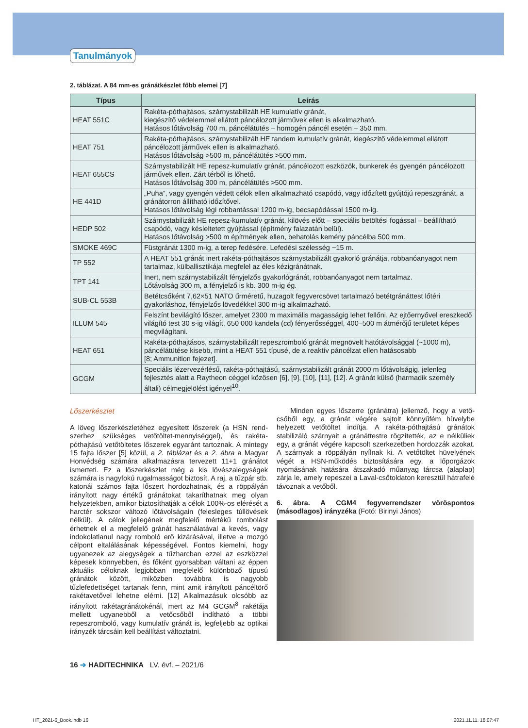Tanulmányok
2. táblázat. A 84 mm-es gránátkészlet főbb elemei [7]
| Típus | Leírás |
| --- | --- |
| HEAT 551C | Rakéta-póthajtásos, szárnystabilizált HE kumulatív gránát, kiegészítő védelemmel ellátott páncélozott járművek ellen is alkalmazható. Hatásos lőtávolság 700 m, páncélátütés – homogén páncél esetén – 350 mm. |
| HEAT 751 | Rakéta-póthajtásos, szárnystabilizált HE tandem kumulatív gránát, kiegészítő védelemmel ellátott páncélozott járművek ellen is alkalmazható. Hatásos lőtávolság >500 m, páncélátütés >500 mm. |
| HEAT 655CS | Szárnystabilizált HE repesz-kumulatív gránát, páncélozott eszközök, bunkerek és gyengén pán­célozott járművek ellen. Zárt térből is lőhető. Hatásos lőtávolság 300 m, páncélátütés >500 mm. |
| HE 441D | „Puha”, vagy gyengén védett célok ellen alkalmazható csapódó, vagy időzített gyújtójú repeszgránát, a gránátorron állítható időzítővel. Hatásos lőtávolság légi robbantással 1200 m-ig, becsapódással 1500 m-ig. |
| HEDP 502 | Szárnystabilizált HE repesz-kumulatív gránát, kilövés előtt – speciális betöltési fogással – beállít­ható csapódó, vagy késleltetett gyújtással (építmény falazatán belül). Hatásos lőtávolság >500 m építmények ellen, behatolás kemény páncélba 500 mm. |
| SMOKE 469C | Füstgránát 1300 m-ig, a terep fedésére. Lefedési szélesség ~15 m. |
| TP 552 | A HEAT 551 gránát inert rakéta-póthajtásos szárnystabilizált gyakorló gránátja, robbanóanyagot nem tartalmaz, külballisztikája megfelel az éles kézigránátnak. |
| TPT 141 | Inert, nem szárnystabilizált fényjelzős gyakorlógránát, robbanóanyagot nem tartalmaz. Lőtávolság 300 m, a fényjelző is kb. 300 m-ig ég. |
| SUB-CL 553B | Betétcsőként 7,62×51 NATO űrméretű, huzagolt fegyvercsövet tartalmazó betétgránáttest lőtéri gyakorláshoz, fényjelzős lövedékkel 300 m-ig alkalmazható. |
| ILLUM 545 | Felszínt bevilágító lőszer, amelyet 2300 m maximális magasságig lehet fellőni. Az ejtőernyővel ereszkedő világító test 30 s-ig világít, 650 000 kandela (cd) fényerősséggel, 400–500 m átmérőjű területet képes megvilágítani. |
| HEAT 651 | Rakéta-póthajtásos, szárnystabilizált repeszromboló gránát megnövelt hatótávolsággal (~1000 m), páncélátütése kisebb, mint a HEAT 551 típusé, de a reaktív páncélzat ellen hatásosabb [8; Ammunition fejezet]. |
| GCGM | Speciális lézervezérlésű, rakéta-póthajtású, szárnystabilizált gránát 2000 m lőtávolságig, jelenleg fejlesztés alatt a Raytheon céggel közösen [6], [9], [10], [11], [12]. A gránát külső (harmadik sze­mély általi) célmegjelölést igényel<sup>10</sup>. |
Lőszerkészlet
A löveg lőszerkészletéhez egyesített lőszerek (a HSN rend­szerhez szükséges vetőtöltet-mennyiséggel), és rakéta-póthajtású vetőtöltetes lőszerek egyaránt tartoznak. A mintegy 15 fajta lőszer [5] közül, a 2. táblázat és a 2. ábra a Magyar Honvédség számára alkalmazásra tervezett 11+1 gránátot ismerteti. Ez a lőszerkészlet még a kis lövészal­egységek számára is nagyfokú rugalmasságot biztosít. A raj, a tűzpár stb. katonái számos fajta lőszert hordozhat­nak, és a röppályán irányított nagy értékű gránátokat taka­ríthatnak meg olyan helyzetekben, amikor biztosíthatják a célok 100%-os elérését a harctér sokszor változó lőtávol­ságain (felesleges túllövések nélkül). A célok jellegének megfelelő mértékű rombolást érhetnek el a megfelelő grá­nát használatával a kevés, vagy indokolatlanul nagy rom­boló erő kizárásával, illetve a mozgó célpont eltalálásának képességével. Fontos kiemelni, hogy ugyanezek az alegy­ségek a tűzharcban ezzel az eszközzel képesek könnyeb­ben, és főként gyorsabban váltani az éppen aktuális célok­nak legjobban megfelelő különböző típusú gránátok kö­zött, miközben továbbra is nagyobb tűzlefedettséget tarta­nak fenn, mint amit irányított páncéltörő rakétavetővel le­hetne elérni. [12] Alkalmazásuk olcsóbb az irányított raké­tagránátokénál, mert az M4 GCGM<sup>8</sup> rakétája mellett ugyanebből a vetőcsőből indítható a többi repeszromboló, vagy kumulatív gránát is, legfeljebb az optikai irányzék tárcsáin kell beállítást változtatni.
Minden egyes lőszerre (gránátra) jellemző, hogy a vető­csőből egy, a gránát végére sajtolt könnyűfém hüvelybe helyezett vetőtöltet indítja. A rakéta-póthajtású gránátok stabilizáló szárnyait a gránáttestre rögzítették, az e nélküli­ek egy, a gránát végére kapcsolt szerkezetben hordozzák azokat. A szárnyak a röppályán nyílnak ki. A vetőtöltet hü­velyének végét a HSN-működés biztosítására egy, a lőpor­gázok nyomásának hatására átszakadó műanyag tárcsa (alaplap) zárja le, amely repeszei a Laval-csőtoldaton ke­resztül hátrafelé távoznak a vetőből.
6. ábra. A CGM4 fegyverrendszer vöröspontos (másodlagos) irányzéka (Fotó: Birinyi János)
16 ➔ HADITECHNIKA LV. évf. – 2021/6
HT_2021-6_Book.indb 16 2021.11.11. 18:07:47